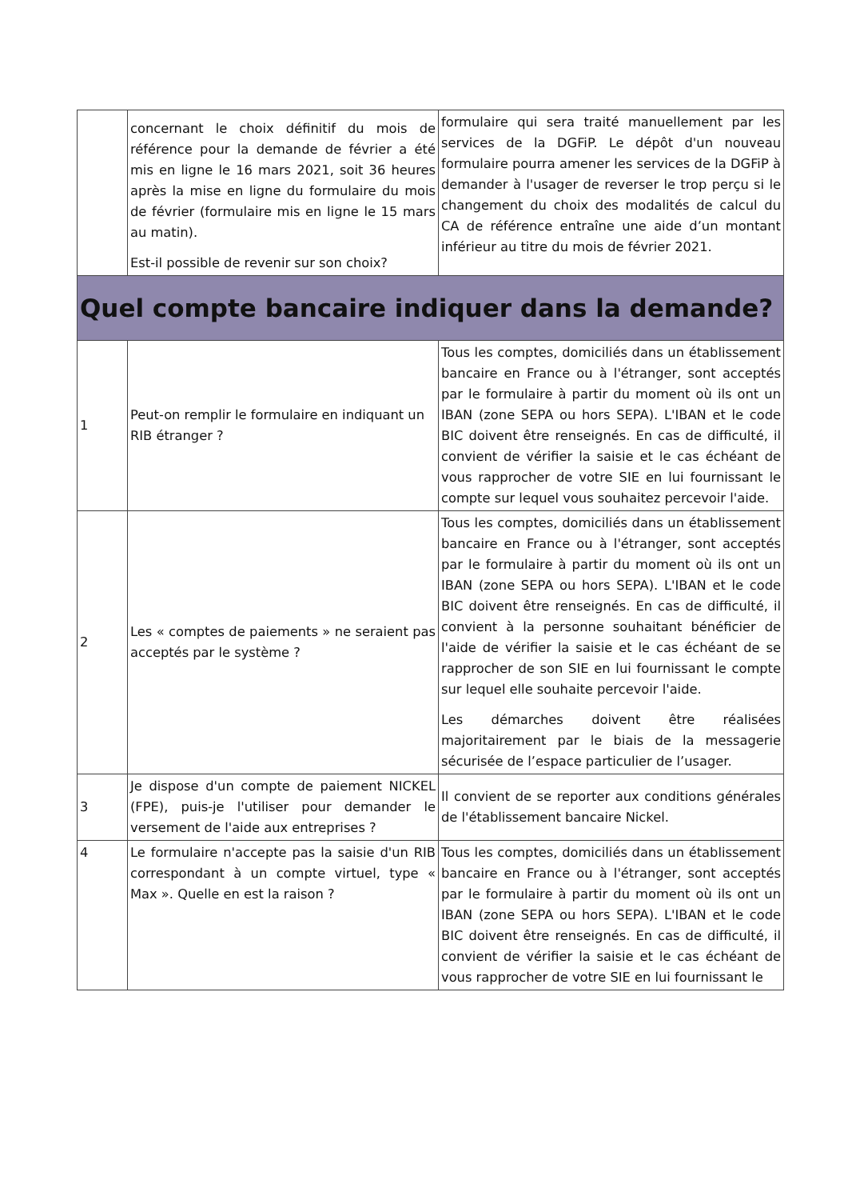| | concernant le choix définitif du mois de référence pour la demande de février a été mis en ligne le 16 mars 2021, soit 36 heures après la mise en ligne du formulaire du mois de février (formulaire mis en ligne le 15 mars au matin). Est-il possible de revenir sur son choix? | formulaire qui sera traité manuellement par les services de la DGFiP. Le dépôt d'un nouveau formulaire pourra amener les services de la DGFiP à demander à l'usager de reverser le trop perçu si le changement du choix des modalités de calcul du CA de référence entraîne une aide d’un montant inférieur au titre du mois de février 2021. |
| Quel compte bancaire indiquer dans la demande? | | |
| 1 | Peut-on remplir le formulaire en indiquant un RIB étranger ? | Tous les comptes, domiciliés dans un établissement bancaire en France ou à l'étranger, sont acceptés par le formulaire à partir du moment où ils ont un IBAN (zone SEPA ou hors SEPA). L'IBAN et le code BIC doivent être renseignés. En cas de difficulté, il convient de vérifier la saisie et le cas échéant de vous rapprocher de votre SIE en lui fournissant le compte sur lequel vous souhaitez percevoir l'aide. |
| 2 | Les « comptes de paiements » ne seraient pas acceptés par le système ? | Tous les comptes, domiciliés dans un établissement bancaire en France ou à l'étranger, sont acceptés par le formulaire à partir du moment où ils ont un IBAN (zone SEPA ou hors SEPA). L'IBAN et le code BIC doivent être renseignés. En cas de difficulté, il convient à la personne souhaitant bénéficier de l'aide de vérifier la saisie et le cas échéant de se rapprocher de son SIE en lui fournissant le compte sur lequel elle souhaite percevoir l'aide. Les démarches doivent être réalisées majoritairement par le biais de la messagerie sécurisée de l’espace particulier de l’usager. |
| 3 | Je dispose d'un compte de paiement NICKEL (FPE), puis-je l'utiliser pour demander le versement de l'aide aux entreprises ? | Il convient de se reporter aux conditions générales de l'établissement bancaire Nickel. |
| 4 | Le formulaire n'accepte pas la saisie d'un RIB correspondant à un compte virtuel, type « Max ». Quelle en est la raison ? | Tous les comptes, domiciliés dans un établissement bancaire en France ou à l'étranger, sont acceptés par le formulaire à partir du moment où ils ont un IBAN (zone SEPA ou hors SEPA). L'IBAN et le code BIC doivent être renseignés. En cas de difficulté, il convient de vérifier la saisie et le cas échéant de vous rapprocher de votre SIE en lui fournissant le |